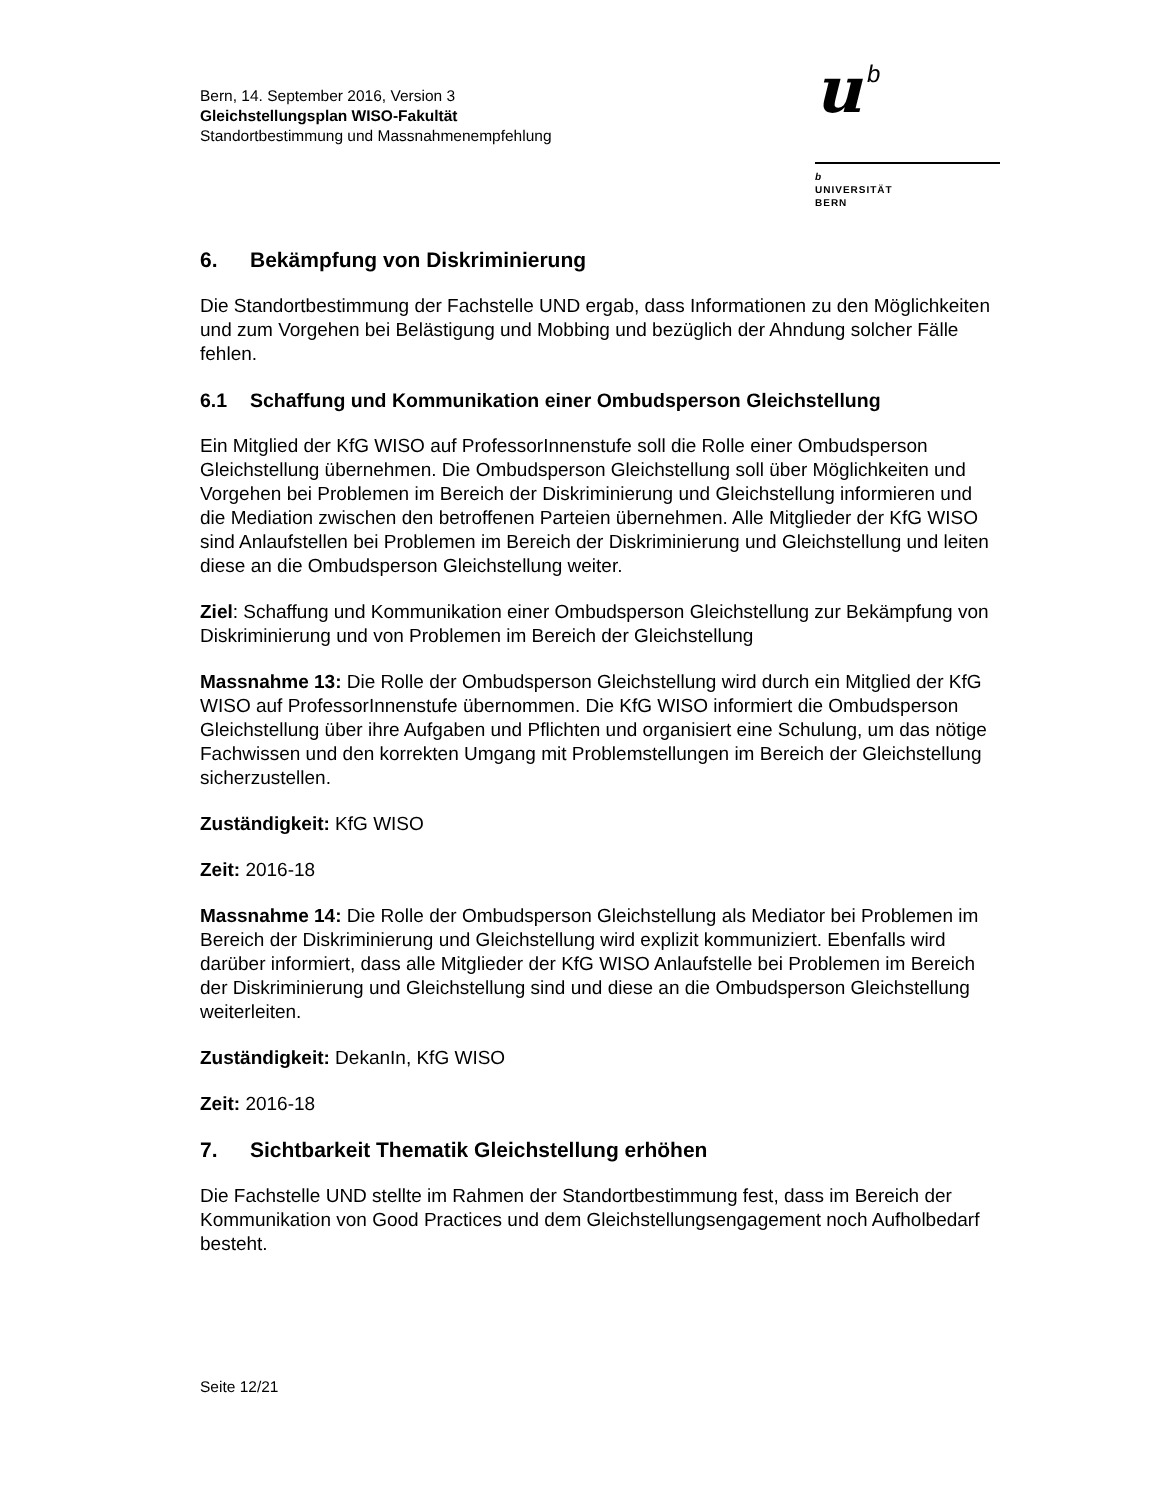Bern, 14. September 2016, Version 3
Gleichstellungsplan WISO-Fakultät
Standortbestimmung und Massnahmenempfehlung
u
b
b
UNIVERSITÄT
BERN
6. Bekämpfung von Diskriminierung
Die Standortbestimmung der Fachstelle UND ergab, dass Informationen zu den Möglichkeiten und zum Vorgehen bei Belästigung und Mobbing und bezüglich der Ahndung solcher Fälle fehlen.
6.1 Schaffung und Kommunikation einer Ombudsperson Gleichstellung
Ein Mitglied der KfG WISO auf ProfessorInnenstufe soll die Rolle einer Ombudsperson Gleichstellung übernehmen. Die Ombudsperson Gleichstellung soll über Möglichkeiten und Vorgehen bei Problemen im Bereich der Diskriminierung und Gleichstellung informieren und die Mediation zwischen den betroffenen Parteien übernehmen. Alle Mitglieder der KfG WISO sind Anlaufstellen bei Problemen im Bereich der Diskriminierung und Gleichstellung und leiten diese an die Ombudsperson Gleichstellung weiter.
Ziel: Schaffung und Kommunikation einer Ombudsperson Gleichstellung zur Bekämpfung von Diskriminierung und von Problemen im Bereich der Gleichstellung
Massnahme 13: Die Rolle der Ombudsperson Gleichstellung wird durch ein Mitglied der KfG WISO auf ProfessorInnenstufe übernommen. Die KfG WISO informiert die Ombudsperson Gleichstellung über ihre Aufgaben und Pflichten und organisiert eine Schulung, um das nötige Fachwissen und den korrekten Umgang mit Problemstellungen im Bereich der Gleichstellung sicherzustellen.
Zuständigkeit: KfG WISO
Zeit: 2016-18
Massnahme 14: Die Rolle der Ombudsperson Gleichstellung als Mediator bei Problemen im Bereich der Diskriminierung und Gleichstellung wird explizit kommuniziert. Ebenfalls wird darüber informiert, dass alle Mitglieder der KfG WISO Anlaufstelle bei Problemen im Bereich der Diskriminierung und Gleichstellung sind und diese an die Ombudsperson Gleichstellung weiterleiten.
Zuständigkeit: DekanIn, KfG WISO
Zeit: 2016-18
7. Sichtbarkeit Thematik Gleichstellung erhöhen
Die Fachstelle UND stellte im Rahmen der Standortbestimmung fest, dass im Bereich der Kommunikation von Good Practices und dem Gleichstellungsengagement noch Aufholbedarf besteht.
Seite 12/21